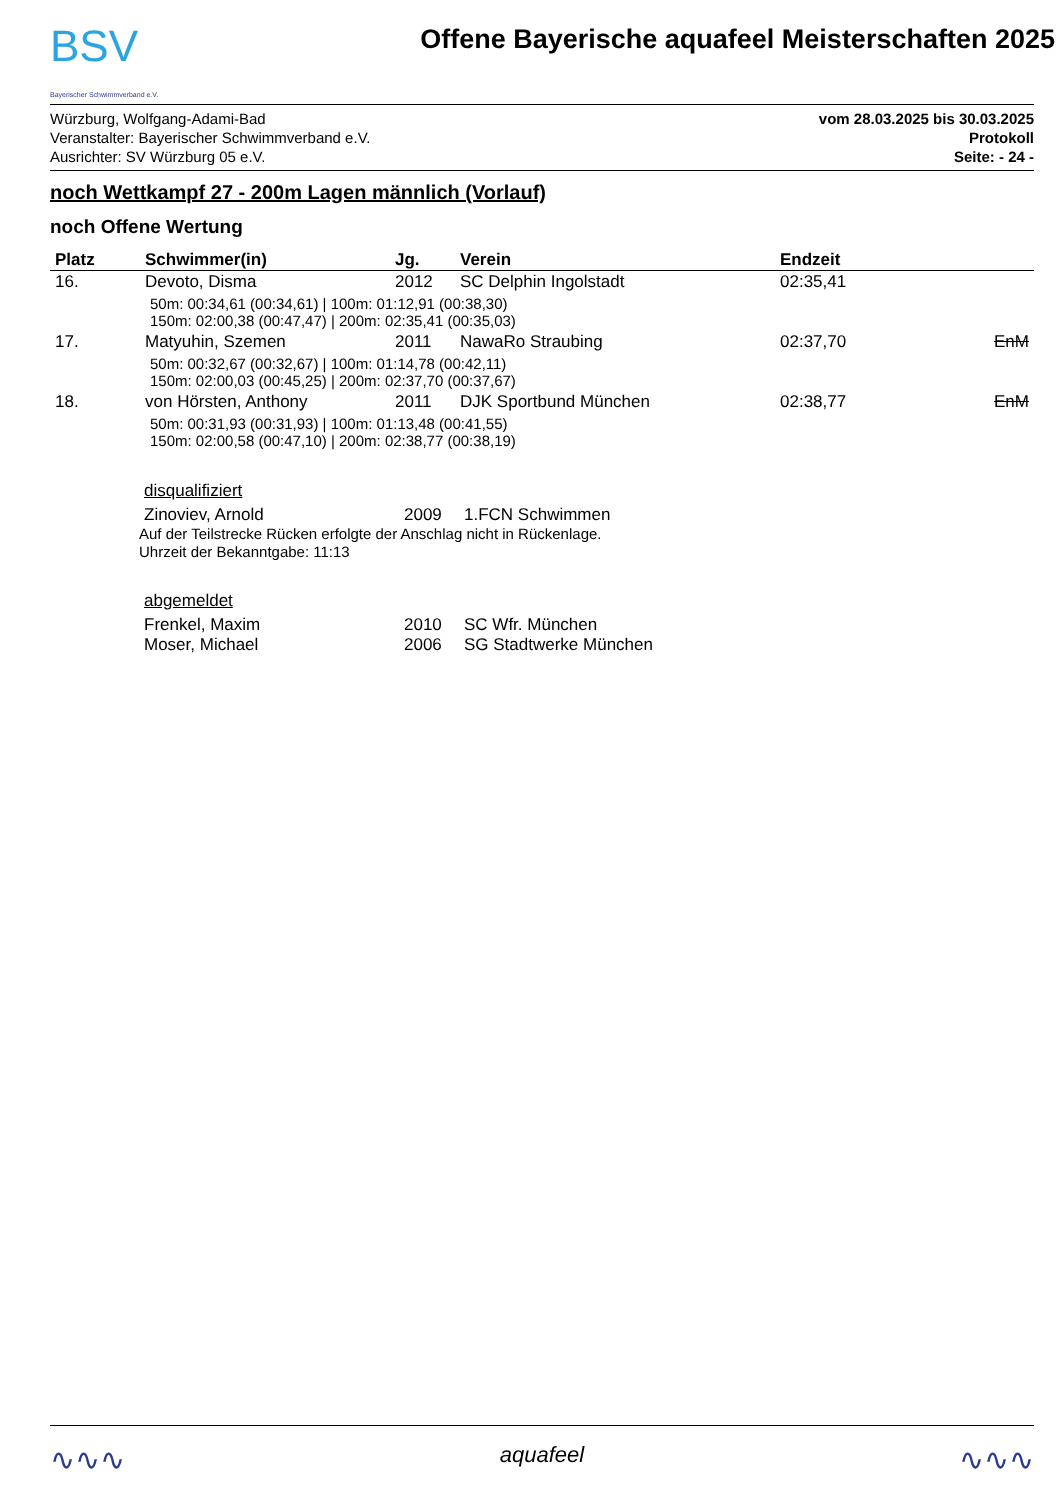BSV
Bayerischer Schwimmverband e.V.
Offene Bayerische aquafeel Meisterschaften 2025
Würzburg, Wolfgang-Adami-Bad
Veranstalter: Bayerischer Schwimmverband e.V.
Ausrichter: SV Würzburg 05 e.V.
vom 28.03.2025 bis 30.03.2025
Protokoll
Seite: - 24 -
noch Wettkampf 27 - 200m Lagen männlich (Vorlauf)
noch Offene Wertung
| Platz | Schwimmer(in) | Jg. | Verein | Endzeit | |
| --- | --- | --- | --- | --- | --- |
| 16. | Devoto, Disma | 2012 | SC Delphin Ingolstadt | 02:35,41 | |
| 50m: 00:34,61 (00:34,61) / 100m: 01:12,91 (00:38,30) 150m: 02:00,38 (00:47,47) / 200m: 02:35,41 (00:35,03) | | | | | |
| 17. | Matyuhin, Szemen | 2011 | NawaRo Straubing | 02:37,70 | EnM |
| 50m: 00:32,67 (00:32,67) / 100m: 01:14,78 (00:42,11) 150m: 02:00,03 (00:45,25) / 200m: 02:37,70 (00:37,67) | | | | | |
| 18. | von Hörsten, Anthony | 2011 | DJK Sportbund München | 02:38,77 | EnM |
| 50m: 00:31,93 (00:31,93) / 100m: 01:13,48 (00:41,55) 150m: 02:00,58 (00:47,10) / 200m: 02:38,77 (00:38,19) | | | | | |
disqualifiziert
Zinoviev, Arnold 2009 1.FCN Schwimmen
Auf der Teilstrecke Rücken erfolgte der Anschlag nicht in Rückenlage.
Uhrzeit der Bekanntgabe: 11:13
abgemeldet
Frenkel, Maxim 2010 SC Wfr. München
Moser, Michael 2006 SG Stadtwerke München
∿∿∿ aquafeel ∿∿∿